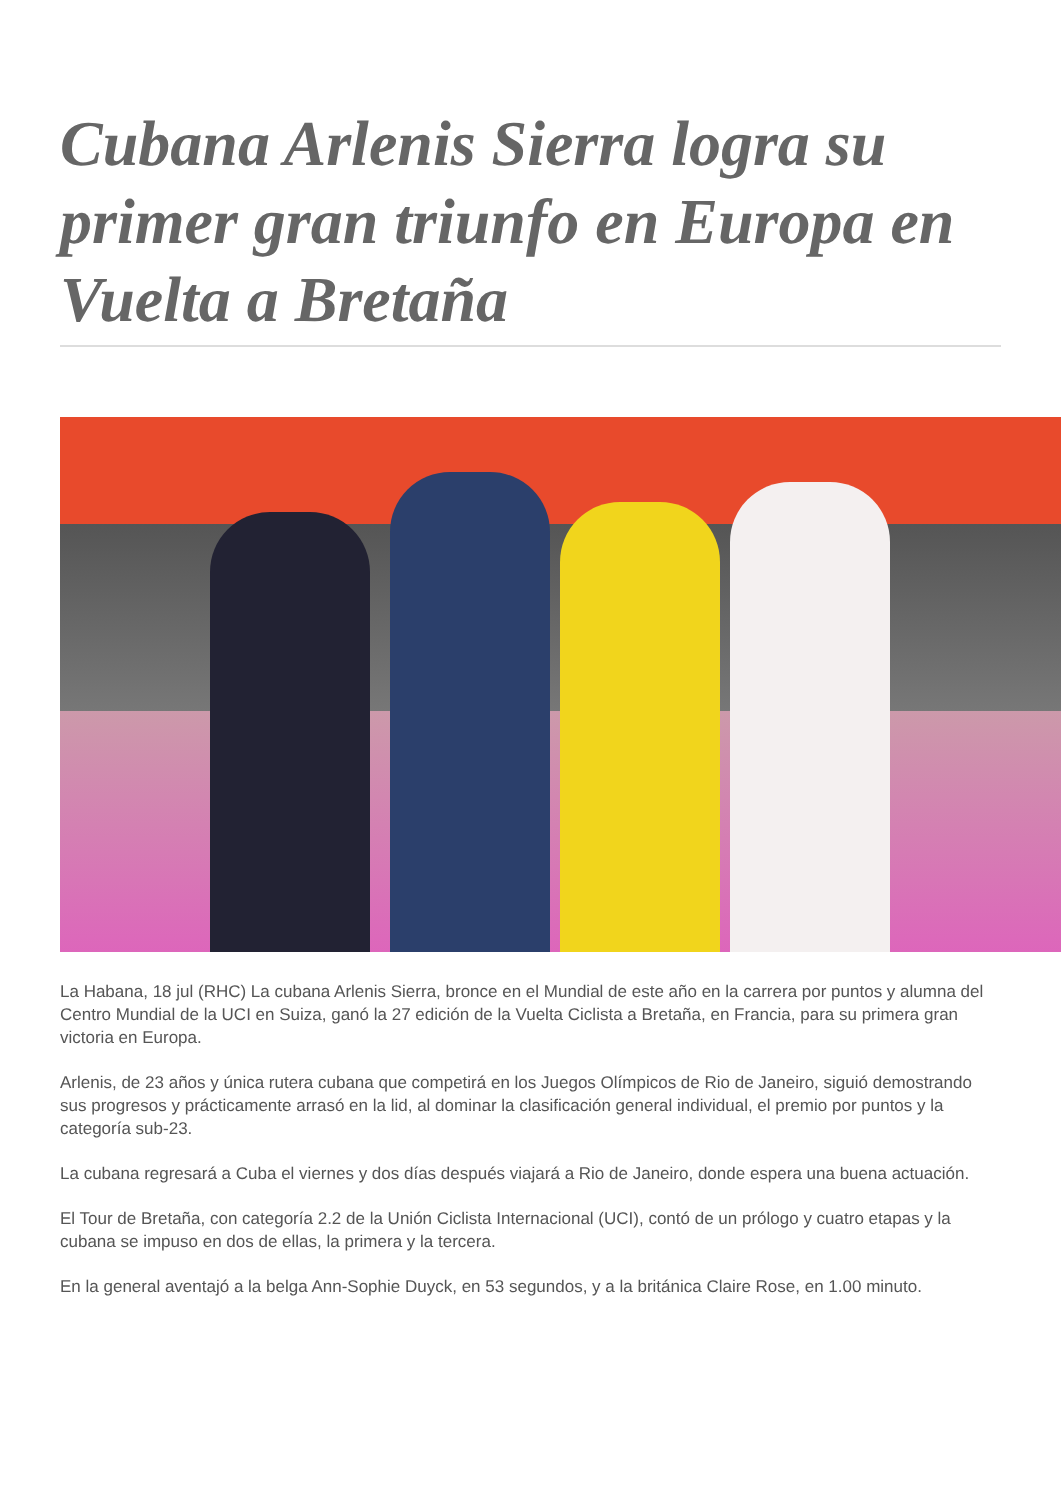Cubana Arlenis Sierra logra su primer gran triunfo en Europa en Vuelta a Bretaña
La Habana, 18 jul (RHC) La cubana Arlenis Sierra, bronce en el Mundial de este año en la carrera por puntos y alumna del Centro Mundial de la UCI en Suiza, ganó la 27 edición de la Vuelta Ciclista a Bretaña, en Francia, para su primera gran victoria en Europa.
Arlenis, de 23 años y única rutera cubana que competirá en los Juegos Olímpicos de Rio de Janeiro, siguió demostrando sus progresos y prácticamente arrasó en la lid, al dominar la clasificación general individual, el premio por puntos y la categoría sub-23.
La cubana regresará a Cuba el viernes y dos días después viajará a Rio de Janeiro, donde espera una buena actuación.
El Tour de Bretaña, con categoría 2.2 de la Unión Ciclista Internacional (UCI), contó de un prólogo y cuatro etapas y la cubana se impuso en dos de ellas, la primera y la tercera.
En la general aventajó a la belga Ann-Sophie Duyck, en 53 segundos, y a la británica Claire Rose, en 1.00 minuto.